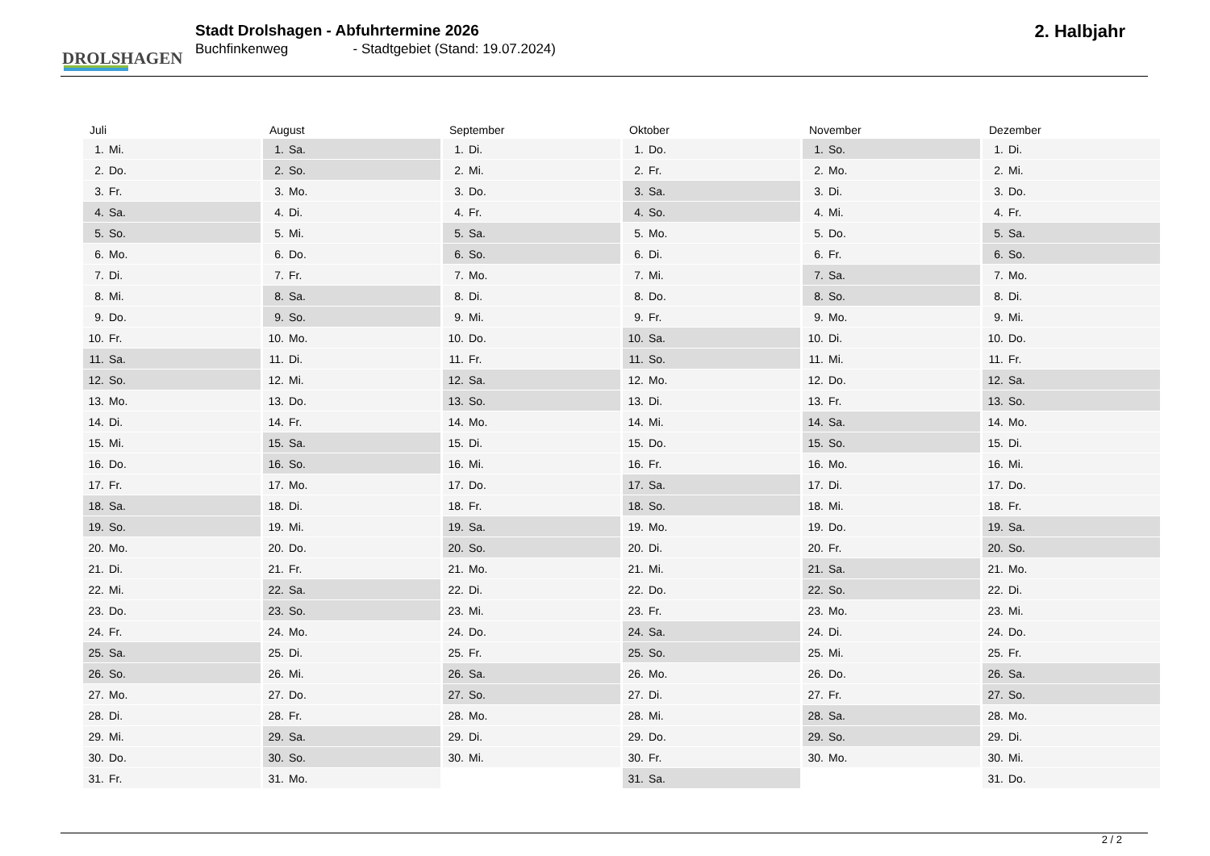DROLSHAGEN
Stadt Drolshagen - Abfuhrtermine 2026
Buchfinkenweg - Stadtgebiet (Stand: 19.07.2024)
2. Halbjahr
| Juli | August | September | Oktober | November | Dezember |
| --- | --- | --- | --- | --- | --- |
| 1. Mi. | 1. Sa. | 1. Di. | 1. Do. | 1. So. | 1. Di. |
| 2. Do. | 2. So. | 2. Mi. | 2. Fr. | 2. Mo. | 2. Mi. |
| 3. Fr. | 3. Mo. | 3. Do. | 3. Sa. | 3. Di. | 3. Do. |
| 4. Sa. | 4. Di. | 4. Fr. | 4. So. | 4. Mi. | 4. Fr. |
| 5. So. | 5. Mi. | 5. Sa. | 5. Mo. | 5. Do. | 5. Sa. |
| 6. Mo. | 6. Do. | 6. So. | 6. Di. | 6. Fr. | 6. So. |
| 7. Di. | 7. Fr. | 7. Mo. | 7. Mi. | 7. Sa. | 7. Mo. |
| 8. Mi. | 8. Sa. | 8. Di. | 8. Do. | 8. So. | 8. Di. |
| 9. Do. | 9. So. | 9. Mi. | 9. Fr. | 9. Mo. | 9. Mi. |
| 10. Fr. | 10. Mo. | 10. Do. | 10. Sa. | 10. Di. | 10. Do. |
| 11. Sa. | 11. Di. | 11. Fr. | 11. So. | 11. Mi. | 11. Fr. |
| 12. So. | 12. Mi. | 12. Sa. | 12. Mo. | 12. Do. | 12. Sa. |
| 13. Mo. | 13. Do. | 13. So. | 13. Di. | 13. Fr. | 13. So. |
| 14. Di. | 14. Fr. | 14. Mo. | 14. Mi. | 14. Sa. | 14. Mo. |
| 15. Mi. | 15. Sa. | 15. Di. | 15. Do. | 15. So. | 15. Di. |
| 16. Do. | 16. So. | 16. Mi. | 16. Fr. | 16. Mo. | 16. Mi. |
| 17. Fr. | 17. Mo. | 17. Do. | 17. Sa. | 17. Di. | 17. Do. |
| 18. Sa. | 18. Di. | 18. Fr. | 18. So. | 18. Mi. | 18. Fr. |
| 19. So. | 19. Mi. | 19. Sa. | 19. Mo. | 19. Do. | 19. Sa. |
| 20. Mo. | 20. Do. | 20. So. | 20. Di. | 20. Fr. | 20. So. |
| 21. Di. | 21. Fr. | 21. Mo. | 21. Mi. | 21. Sa. | 21. Mo. |
| 22. Mi. | 22. Sa. | 22. Di. | 22. Do. | 22. So. | 22. Di. |
| 23. Do. | 23. So. | 23. Mi. | 23. Fr. | 23. Mo. | 23. Mi. |
| 24. Fr. | 24. Mo. | 24. Do. | 24. Sa. | 24. Di. | 24. Do. |
| 25. Sa. | 25. Di. | 25. Fr. | 25. So. | 25. Mi. | 25. Fr. |
| 26. So. | 26. Mi. | 26. Sa. | 26. Mo. | 26. Do. | 26. Sa. |
| 27. Mo. | 27. Do. | 27. So. | 27. Di. | 27. Fr. | 27. So. |
| 28. Di. | 28. Fr. | 28. Mo. | 28. Mi. | 28. Sa. | 28. Mo. |
| 29. Mi. | 29. Sa. | 29. Di. | 29. Do. | 29. So. | 29. Di. |
| 30. Do. | 30. So. | 30. Mi. | 30. Fr. | 30. Mo. | 30. Mi. |
| 31. Fr. | 31. Mo. | | 31. Sa. | | 31. Do. |
2 / 2